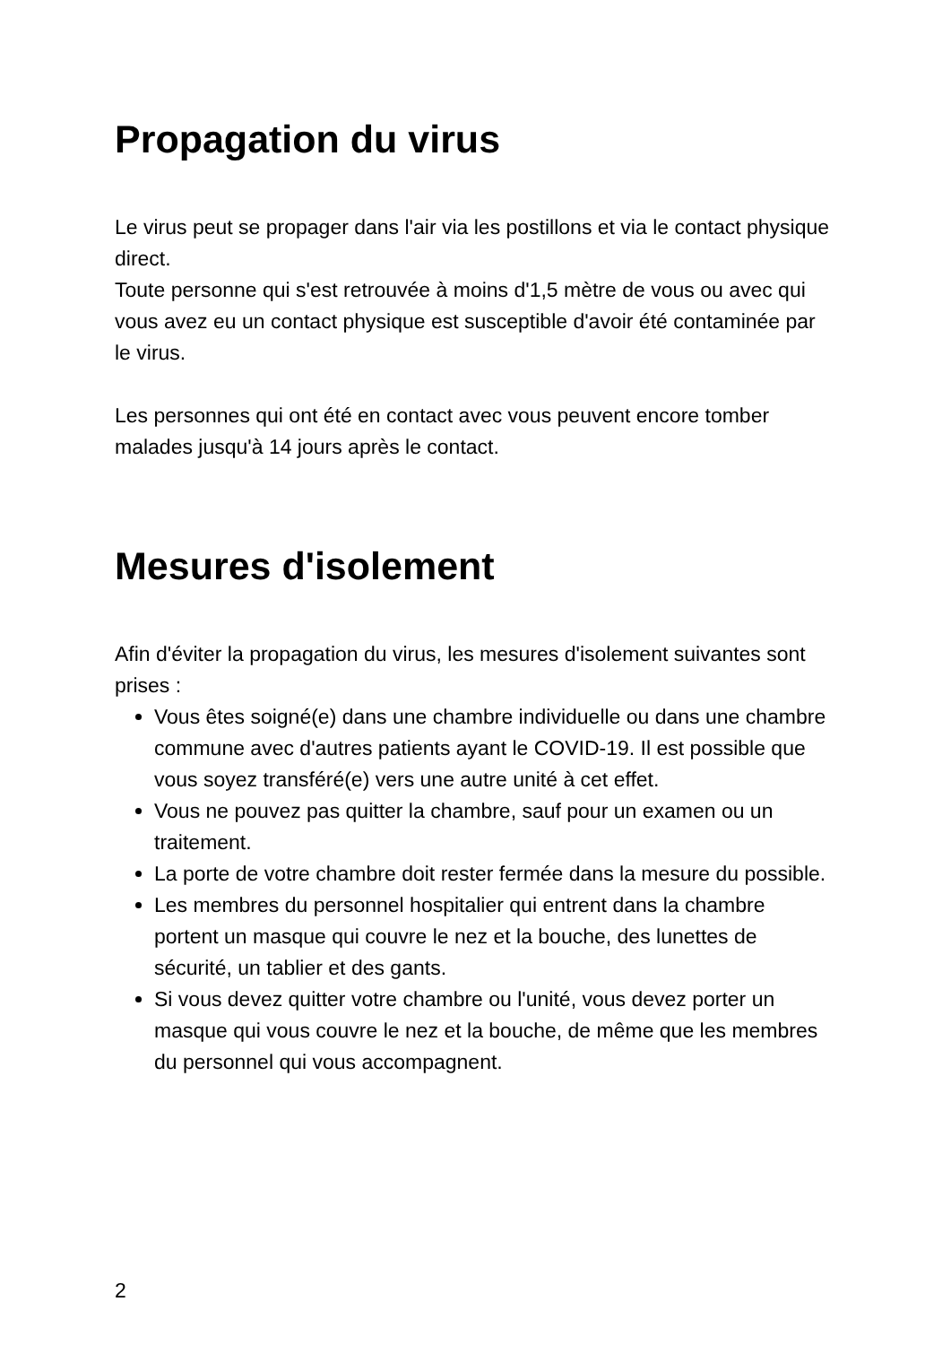Propagation du virus
Le virus peut se propager dans l'air via les postillons et via le contact physique direct.
Toute personne qui s'est retrouvée à moins d'1,5 mètre de vous ou avec qui vous avez eu un contact physique est susceptible d'avoir été contaminée par le virus.
Les personnes qui ont été en contact avec vous peuvent encore tomber malades jusqu'à 14 jours après le contact.
Mesures d'isolement
Afin d'éviter la propagation du virus, les mesures d'isolement suivantes sont prises :
Vous êtes soigné(e) dans une chambre individuelle ou dans une chambre commune avec d'autres patients ayant le COVID-19. Il est possible que vous soyez transféré(e) vers une autre unité à cet effet.
Vous ne pouvez pas quitter la chambre, sauf pour un examen ou un traitement.
La porte de votre chambre doit rester fermée dans la mesure du possible.
Les membres du personnel hospitalier qui entrent dans la chambre portent un masque qui couvre le nez et la bouche, des lunettes de sécurité, un tablier et des gants.
Si vous devez quitter votre chambre ou l'unité, vous devez porter un masque qui vous couvre le nez et la bouche, de même que les membres du personnel qui vous accompagnent.
2